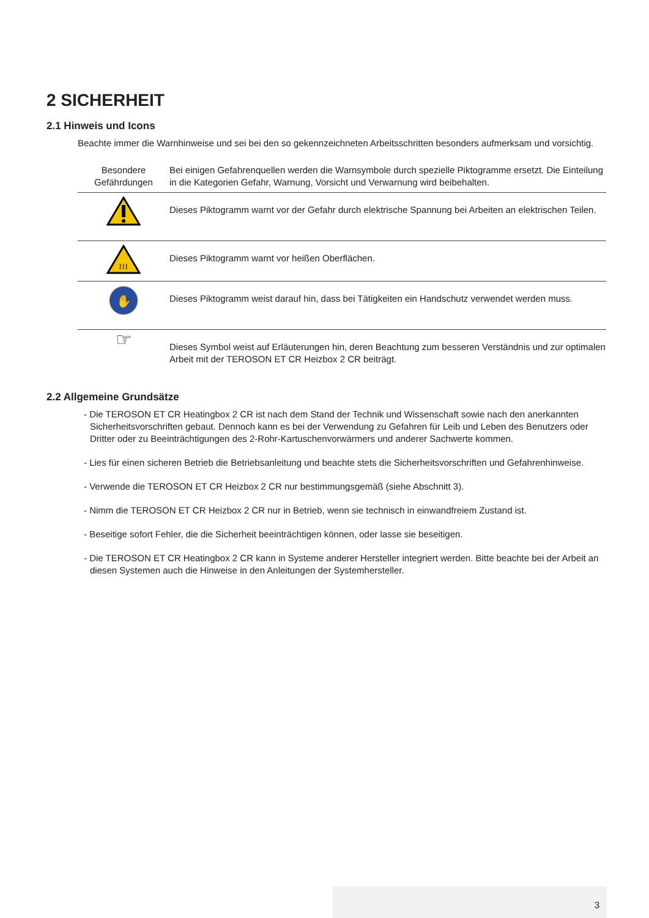2 SICHERHEIT
2.1 Hinweis und Icons
Beachte immer die Warnhinweise und sei bei den so gekennzeichneten Arbeitsschritten besonders aufmerksam und vorsichtig.
| Besondere Gefährdungen | Bei einigen Gefahrenquellen werden die Warnsymbole durch spezielle Piktogramme ersetzt. Die Einteilung in die Kategorien Gefahr, Warnung, Vorsicht und Verwarnung wird beibehalten. |
| | Dieses Piktogramm warnt vor der Gefahr durch elektrische Spannung bei Arbeiten an elektrischen Teilen. |
| ≀≀≀ | Dieses Piktogramm warnt vor heißen Oberflächen. |
| ✋ | Dieses Piktogramm weist darauf hin, dass bei Tätigkeiten ein Handschutz verwendet werden muss. |
| ☞ | Dieses Symbol weist auf Erläuterungen hin, deren Beachtung zum besseren Verständnis und zur optimalen Arbeit mit der TEROSON ET CR Heizbox 2 CR beiträgt. |
2.2 Allgemeine Grundsätze
- Die TEROSON ET CR Heatingbox 2 CR ist nach dem Stand der Technik und Wissenschaft sowie nach den anerkannten Sicherheitsvorschriften gebaut. Dennoch kann es bei der Verwendung zu Gefahren für Leib und Leben des Benutzers oder Dritter oder zu Beeinträchtigungen des 2-Rohr-Kartuschenvorwärmers und anderer Sachwerte kommen.
- Lies für einen sicheren Betrieb die Betriebsanleitung und beachte stets die Sicherheitsvorschriften und Gefahrenhinweise.
- Verwende die TEROSON ET CR Heizbox 2 CR nur bestimmungsgemäß (siehe Abschnitt 3).
- Nimm die TEROSON ET CR Heizbox 2 CR nur in Betrieb, wenn sie technisch in einwandfreiem Zustand ist.
- Beseitige sofort Fehler, die die Sicherheit beeinträchtigen können, oder lasse sie beseitigen.
- Die TEROSON ET CR Heatingbox 2 CR kann in Systeme anderer Hersteller integriert werden. Bitte beachte bei der Arbeit an diesen Systemen auch die Hinweise in den Anleitungen der Systemhersteller.
3